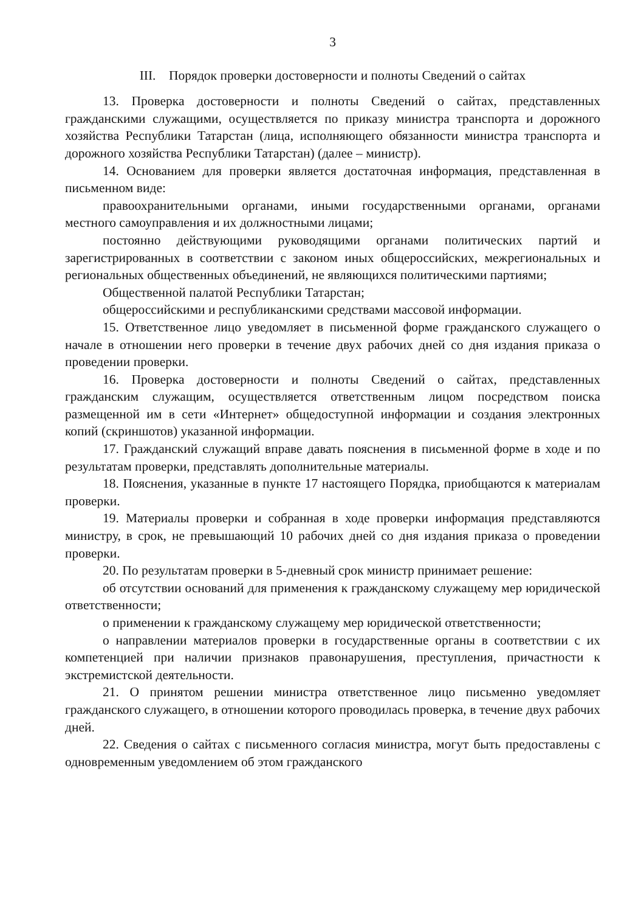3
III. Порядок проверки достоверности и полноты Сведений о сайтах
13. Проверка достоверности и полноты Сведений о сайтах, представленных гражданскими служащими, осуществляется по приказу министра транспорта и дорожного хозяйства Республики Татарстан (лица, исполняющего обязанности министра транспорта и дорожного хозяйства Республики Татарстан) (далее – министр).
14. Основанием для проверки является достаточная информация, представленная в письменном виде:
правоохранительными органами, иными государственными органами, органами местного самоуправления и их должностными лицами;
постоянно действующими руководящими органами политических партий и зарегистрированных в соответствии с законом иных общероссийских, межрегиональных и региональных общественных объединений, не являющихся политическими партиями;
Общественной палатой Республики Татарстан;
общероссийскими и республиканскими средствами массовой информации.
15. Ответственное лицо уведомляет в письменной форме гражданского служащего о начале в отношении него проверки в течение двух рабочих дней со дня издания приказа о проведении проверки.
16. Проверка достоверности и полноты Сведений о сайтах, представленных гражданским служащим, осуществляется ответственным лицом посредством поиска размещенной им в сети «Интернет» общедоступной информации и создания электронных копий (скриншотов) указанной информации.
17. Гражданский служащий вправе давать пояснения в письменной форме в ходе и по результатам проверки, представлять дополнительные материалы.
18. Пояснения, указанные в пункте 17 настоящего Порядка, приобщаются к материалам проверки.
19. Материалы проверки и собранная в ходе проверки информация представляются министру, в срок, не превышающий 10 рабочих дней со дня издания приказа о проведении проверки.
20. По результатам проверки в 5-дневный срок министр принимает решение:
об отсутствии оснований для применения к гражданскому служащему мер юридической ответственности;
о применении к гражданскому служащему мер юридической ответственности;
о направлении материалов проверки в государственные органы в соответствии с их компетенцией при наличии признаков правонарушения, преступления, причастности к экстремистской деятельности.
21. О принятом решении министра ответственное лицо письменно уведомляет гражданского служащего, в отношении которого проводилась проверка, в течение двух рабочих дней.
22. Сведения о сайтах с письменного согласия министра, могут быть предоставлены с одновременным уведомлением об этом гражданского